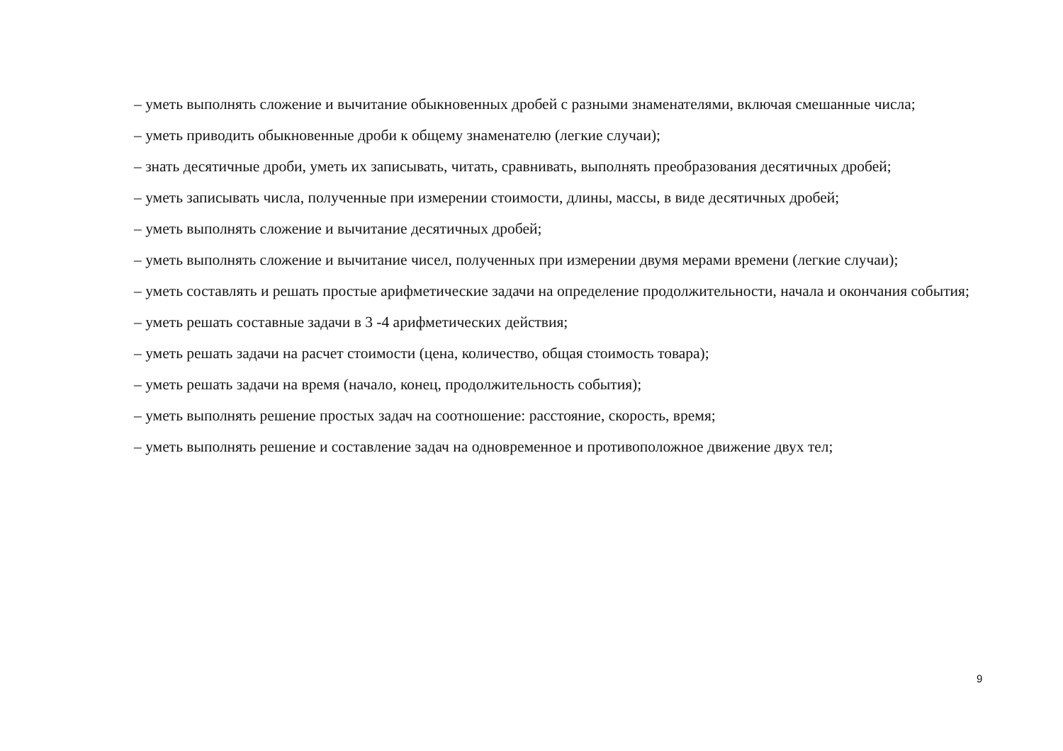– уметь выполнять сложение и вычитание обыкновенных дробей с разными знаменателями, включая смешанные числа;
– уметь приводить обыкновенные дроби к общему знаменателю (легкие случаи);
– знать десятичные дроби, уметь их записывать, читать, сравнивать, выполнять преобразования десятичных дробей;
– уметь записывать числа, полученные при измерении стоимости, длины, массы, в виде десятичных дробей;
– уметь выполнять сложение и вычитание десятичных дробей;
– уметь выполнять сложение и вычитание чисел, полученных при измерении двумя мерами времени (легкие случаи);
– уметь составлять и решать простые арифметические задачи на определение продолжительности, начала и окончания события;
– уметь решать составные задачи в 3 -4 арифметических действия;
– уметь решать задачи на расчет стоимости (цена, количество, общая стоимость товара);
– уметь решать задачи на время (начало, конец, продолжительность события);
– уметь выполнять решение простых задач на соотношение: расстояние, скорость, время;
– уметь выполнять решение и составление задач на одновременное и противоположное движение двух тел;
9